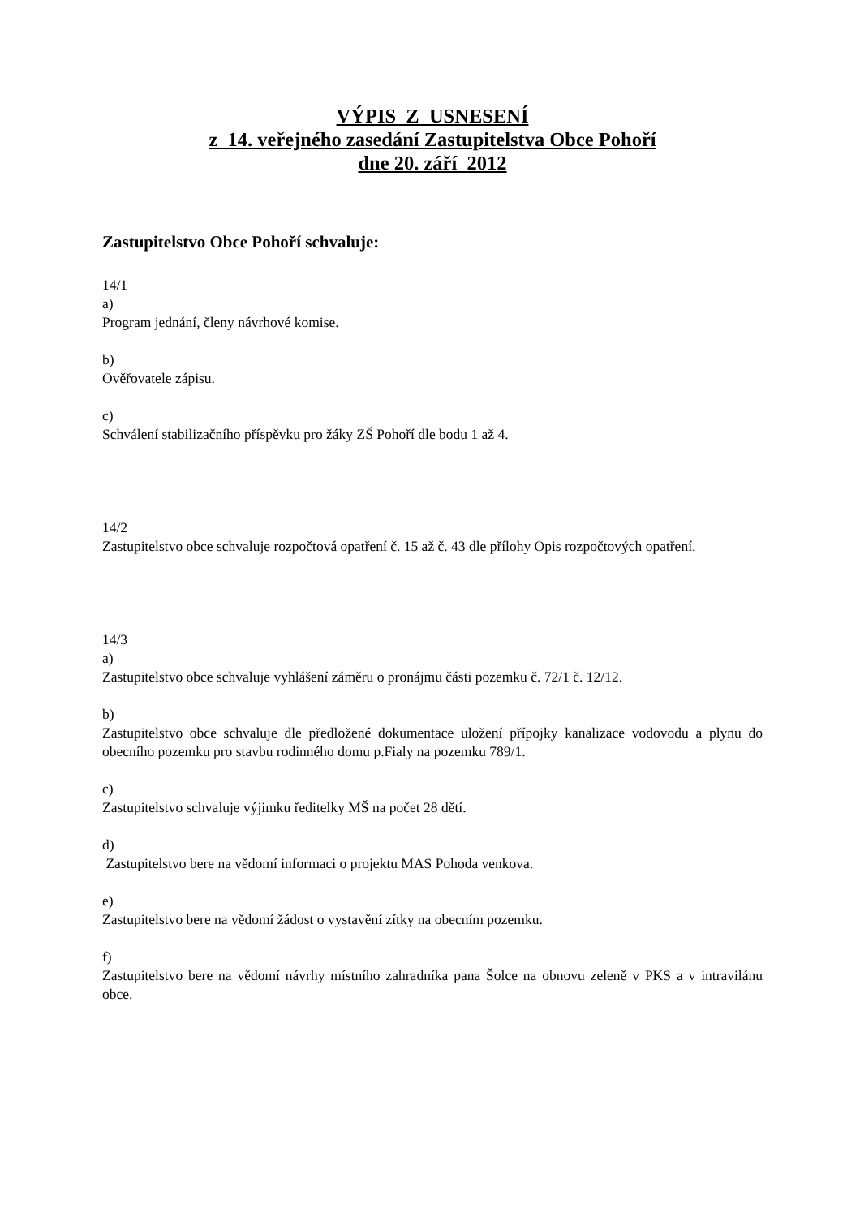VÝPIS Z USNESENÍ
z 14. veřejného zasedání Zastupitelstva Obce Pohoří
dne 20. září 2012
Zastupitelstvo Obce Pohoří schvaluje:
14/1
a)
Program jednání, členy návrhové komise.
b)
Ověřovatele zápisu.
c)
Schválení stabilizačního příspěvku pro žáky ZŠ Pohoří dle bodu 1 až 4.
14/2
Zastupitelstvo obce schvaluje rozpočtová opatření č. 15 až č. 43 dle přílohy Opis rozpočtových opatření.
14/3
a)
Zastupitelstvo obce schvaluje vyhlášení záměru o pronájmu části pozemku č. 72/1 č. 12/12.
b)
Zastupitelstvo obce schvaluje dle předložené dokumentace uložení přípojky kanalizace vodovodu a plynu do obecního pozemku pro stavbu rodinného domu p.Fialy na pozemku 789/1.
c)
Zastupitelstvo schvaluje výjimku ředitelky MŠ na počet 28 dětí.
d)
Zastupitelstvo bere na vědomí informaci o projektu MAS Pohoda venkova.
e)
Zastupitelstvo bere na vědomí žádost o vystavění zítky na obecním pozemku.
f)
Zastupitelstvo bere na vědomí návrhy místního zahradníka pana Šolce na obnovu zeleně v PKS a v intravilánu obce.